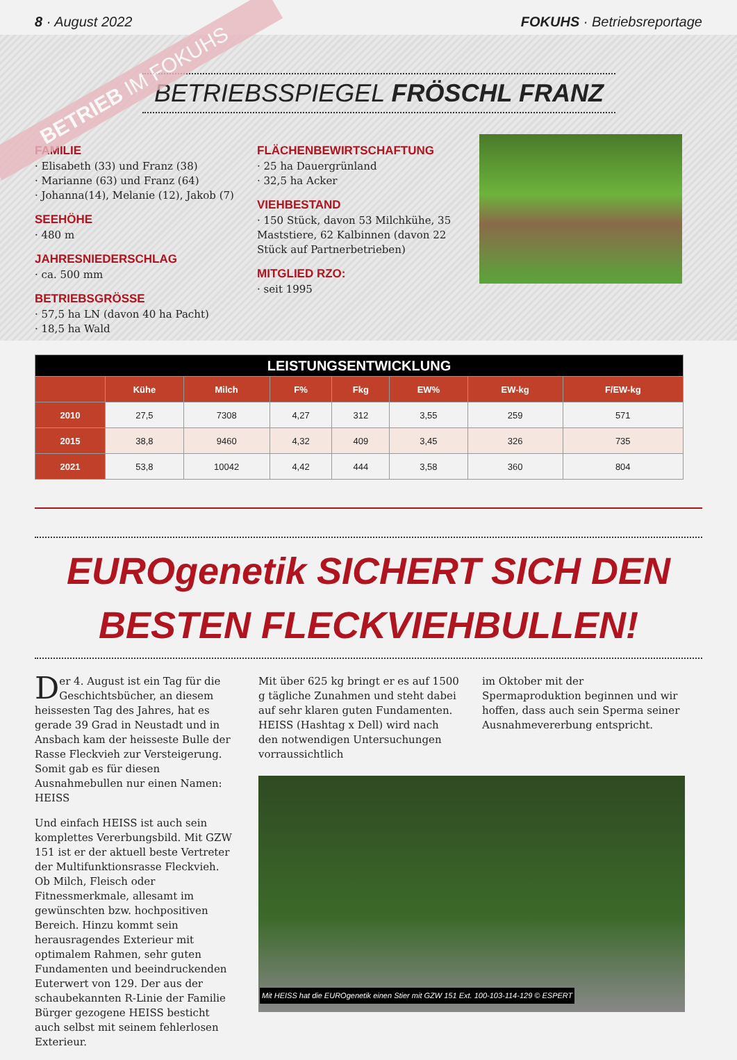8 · August 2022 FOKUHS · Betriebsreportage
BETRIEB IM FOKUHS
BETRIEBSSPIEGEL FRÖSCHL FRANZ
FAMILIE
· Elisabeth (33) und Franz (38)
· Marianne (63) und Franz (64)
· Johanna(14), Melanie (12), Jakob (7)
SEEHÖHE
· 480 m
JAHRESNIEDERSCHLAG
· ca. 500 mm
BETRIEBSGRÖSSE
· 57,5 ha LN (davon 40 ha Pacht)
· 18,5 ha Wald
FLÄCHENBEWIRTSCHAFTUNG
· 25 ha Dauergrünland
· 32,5 ha Acker
VIEHBESTAND
· 150 Stück, davon 53 Milchkühe, 35 Maststiere, 62 Kalbinnen (davon 22 Stück auf Partnerbetrieben)
MITGLIED RZO:
· seit 1995
| LEISTUNGSENTWICKLUNG | | | | | | | |
| --- | --- | --- | --- | --- | --- | --- | --- |
| | Kühe | Milch | F% | Fkg | EW% | EW-kg | F/EW-kg |
| 2010 | 27,5 | 7308 | 4,27 | 312 | 3,55 | 259 | 571 |
| 2015 | 38,8 | 9460 | 4,32 | 409 | 3,45 | 326 | 735 |
| 2021 | 53,8 | 10042 | 4,42 | 444 | 3,58 | 360 | 804 |
EUROgenetik SICHERT SICH DEN
BESTEN FLECKVIEHBULLEN!
Der 4. August ist ein Tag für die Geschichtsbücher, an diesem heissesten Tag des Jahres, hat es gerade 39 Grad in Neustadt und in Ansbach kam der heisseste Bulle der Rasse Fleckvieh zur Versteigerung. Somit gab es für diesen Ausnahmebullen nur einen Namen: HEISS
Und einfach HEISS ist auch sein komplettes Vererbungsbild. Mit GZW 151 ist er der aktuell beste Vertreter der Multifunktionsrasse Fleckvieh. Ob Milch, Fleisch oder Fitnessmerkmale, allesamt im gewünschten bzw. hochpositiven Bereich. Hinzu kommt sein herausragendes Exterieur mit optimalem Rahmen, sehr guten Fundamenten und beeindruckenden Euterwert von 129. Der aus der schaubekannten R-Linie der Familie Bürger gezogene HEISS besticht auch selbst mit seinem fehlerlosen Exterieur.
Mit über 625 kg bringt er es auf 1500 g tägliche Zunahmen und steht dabei auf sehr klaren guten Fundamenten. HEISS (Hashtag x Dell) wird nach den notwendigen Untersuchungen vorraussichtlich
im Oktober mit der Spermaproduktion beginnen und wir hoffen, dass auch sein Sperma seiner Ausnahmevererbung entspricht.
Mit HEISS hat die EUROgenetik einen Stier mit GZW 151 Ext. 100-103-114-129 © ESPERT